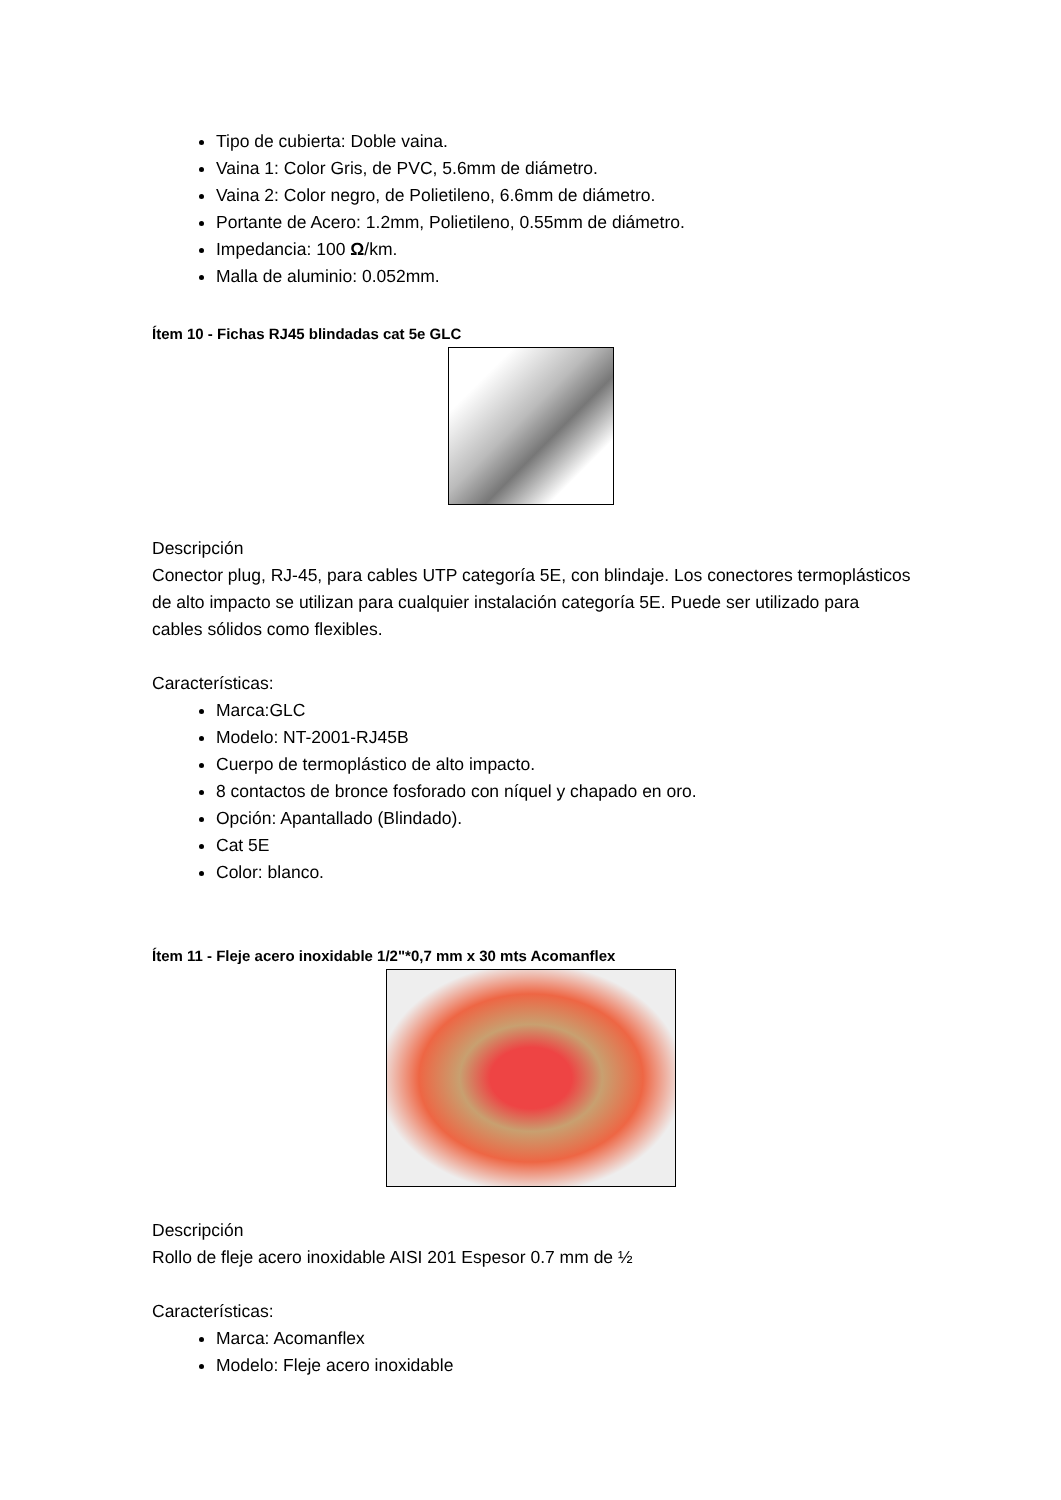Tipo de cubierta: Doble vaina.
Vaina 1: Color Gris, de PVC, 5.6mm de diámetro.
Vaina 2: Color negro, de Polietileno, 6.6mm de diámetro.
Portante de Acero: 1.2mm, Polietileno, 0.55mm de diámetro.
Impedancia: 100 Ω/km.
Malla de aluminio: 0.052mm.
Ítem 10 - Fichas RJ45 blindadas cat 5e GLC
Descripción
Conector plug, RJ-45, para cables UTP categoría 5E, con blindaje. Los conectores termoplásticos de alto impacto se utilizan para cualquier instalación categoría 5E. Puede ser utilizado para cables sólidos como flexibles.
Características:
Marca:GLC
Modelo: NT-2001-RJ45B
Cuerpo de termoplástico de alto impacto.
8 contactos de bronce fosforado con níquel y chapado en oro.
Opción: Apantallado (Blindado).
Cat 5E
Color: blanco.
Ítem 11 - Fleje acero inoxidable 1/2"*0,7 mm x 30 mts Acomanflex
Descripción
Rollo de fleje acero inoxidable AISI 201 Espesor 0.7 mm de ½
Características:
Marca: Acomanflex
Modelo: Fleje acero inoxidable